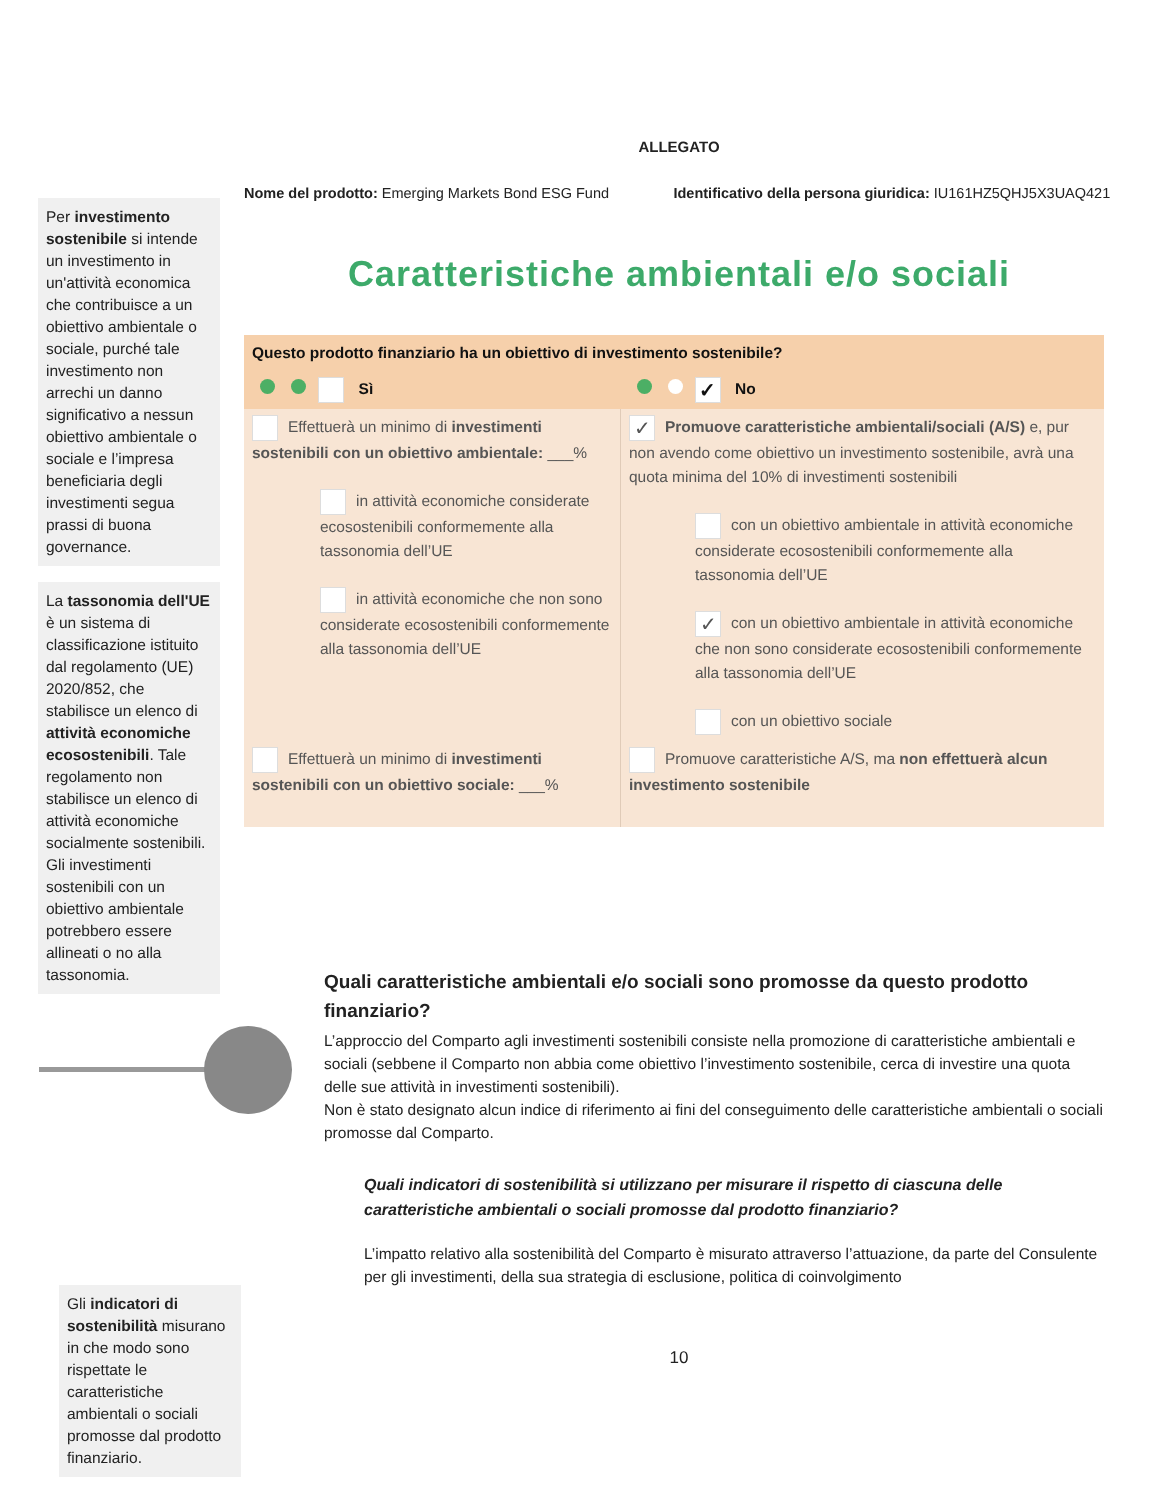Per investimento sostenibile si intende un investimento in un'attività economica che contribuisce a un obiettivo ambientale o sociale, purché tale investimento non arrechi un danno significativo a nessun obiettivo ambientale o sociale e l’impresa beneficiaria degli investimenti segua prassi di buona governance.
La tassonomia dell'UE è un sistema di classificazione istituito dal regolamento (UE) 2020/852, che stabilisce un elenco di attività economiche ecosostenibili. Tale regolamento non stabilisce un elenco di attività economiche socialmente sostenibili. Gli investimenti sostenibili con un obiettivo ambientale potrebbero essere allineati o no alla tassonomia.
Gli indicatori di sostenibilità misurano in che modo sono rispettate le caratteristiche ambientali o sociali promosse dal prodotto finanziario.
ALLEGATO
Nome del prodotto: Emerging Markets Bond ESG Fund Identificativo della persona giuridica: IU161HZ5QHJ5X3UAQ421
Caratteristiche ambientali e/o sociali
| Questo prodotto finanziario ha un obiettivo di investimento sostenibile? | |
| Sì | ✓ No |
| Effettuerà un minimo di investimenti sostenibili con un obiettivo ambientale: ___% in attività economiche considerate ecosostenibili conformemente alla tassonomia dell’UE in attività economiche che non sono considerate ecosostenibili conformemente alla tassonomia dell’UE | ✓ Promuove caratteristiche ambientali/sociali (A/S) e, pur non avendo come obiettivo un investimento sostenibile, avrà una quota minima del 10% di investimenti sostenibili con un obiettivo ambientale in attività economiche considerate ecosostenibili conformemente alla tassonomia dell’UE ✓ con un obiettivo ambientale in attività economiche che non sono considerate ecosostenibili conformemente alla tassonomia dell’UE con un obiettivo sociale |
| Effettuerà un minimo di investimenti sostenibili con un obiettivo sociale: ___% | Promuove caratteristiche A/S, ma non effettuerà alcun investimento sostenibile |
Quali caratteristiche ambientali e/o sociali sono promosse da questo prodotto finanziario?
L’approccio del Comparto agli investimenti sostenibili consiste nella promozione di caratteristiche ambientali e sociali (sebbene il Comparto non abbia come obiettivo l’investimento sostenibile, cerca di investire una quota delle sue attività in investimenti sostenibili).
Non è stato designato alcun indice di riferimento ai fini del conseguimento delle caratteristiche ambientali o sociali promosse dal Comparto.
Quali indicatori di sostenibilità si utilizzano per misurare il rispetto di ciascuna delle caratteristiche ambientali o sociali promosse dal prodotto finanziario?
L’impatto relativo alla sostenibilità del Comparto è misurato attraverso l’attuazione, da parte del Consulente per gli investimenti, della sua strategia di esclusione, politica di coinvolgimento
10